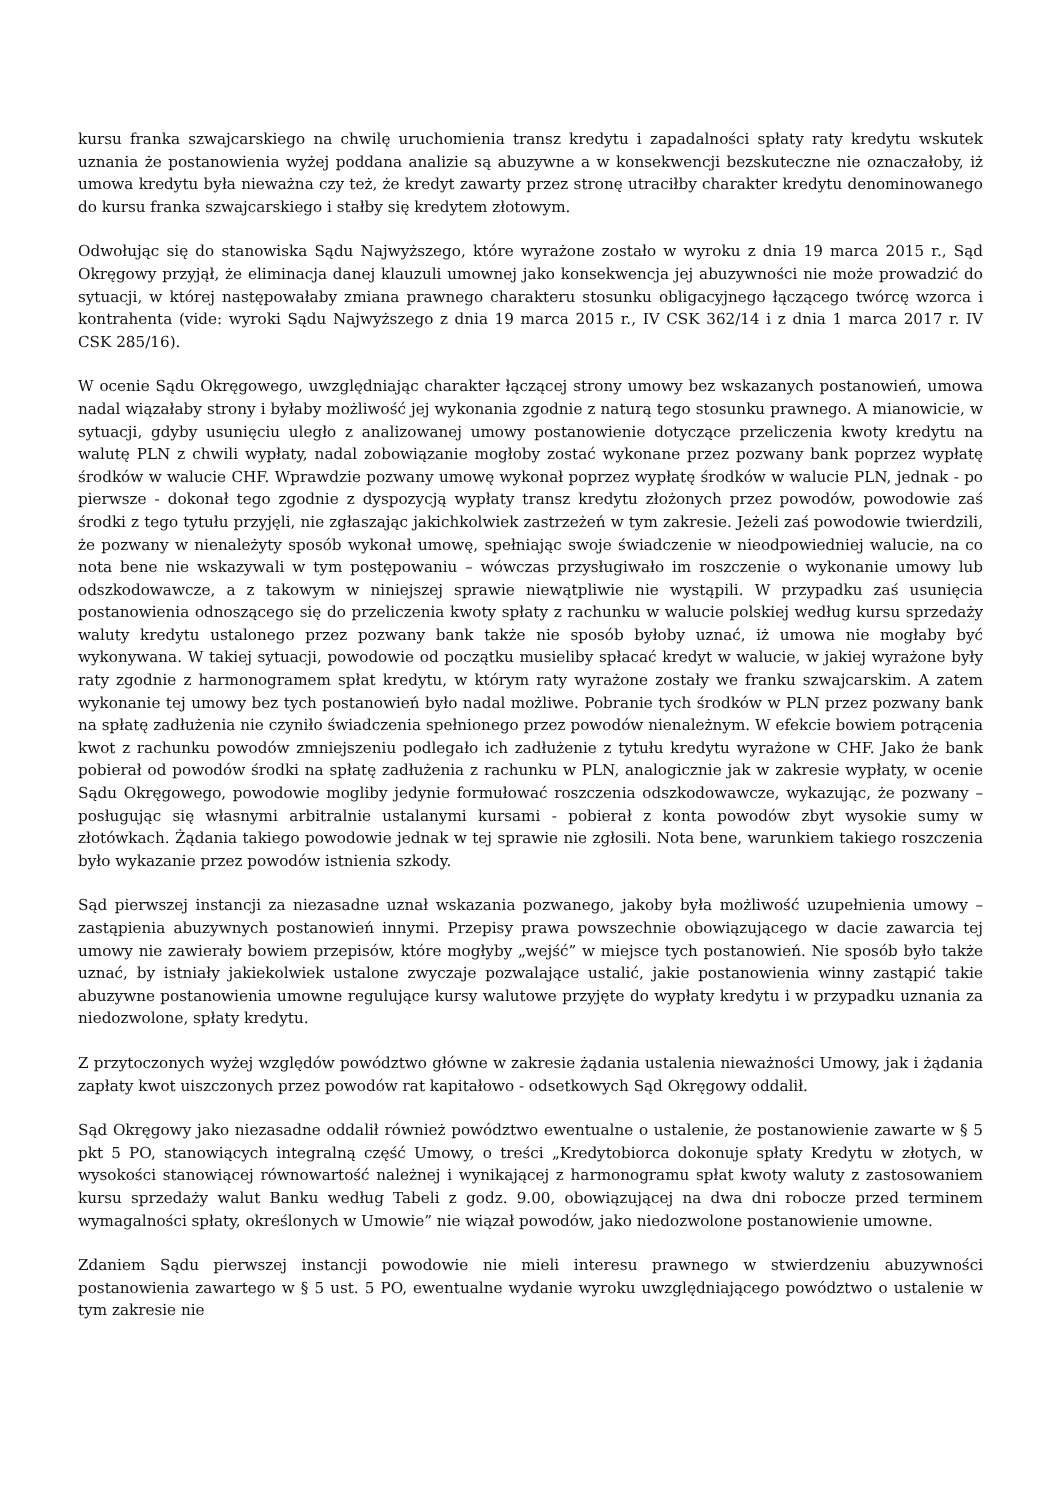kursu franka szwajcarskiego na chwilę uruchomienia transz kredytu i zapadalności spłaty raty kredytu wskutek uznania że postanowienia wyżej poddana analizie są abuzywne a w konsekwencji bezskuteczne nie oznaczałoby, iż umowa kredytu była nieważna czy też, że kredyt zawarty przez stronę utraciłby charakter kredytu denominowanego do kursu franka szwajcarskiego i stałby się kredytem złotowym.
Odwołując się do stanowiska Sądu Najwyższego, które wyrażone zostało w wyroku z dnia 19 marca 2015 r., Sąd Okręgowy przyjął, że eliminacja danej klauzuli umownej jako konsekwencja jej abuzywności nie może prowadzić do sytuacji, w której następowałaby zmiana prawnego charakteru stosunku obligacyjnego łączącego twórcę wzorca i kontrahenta (vide: wyroki Sądu Najwyższego z dnia 19 marca 2015 r., IV CSK 362/14 i z dnia 1 marca 2017 r. IV CSK 285/16).
W ocenie Sądu Okręgowego, uwzględniając charakter łączącej strony umowy bez wskazanych postanowień, umowa nadal wiązałaby strony i byłaby możliwość jej wykonania zgodnie z naturą tego stosunku prawnego. A mianowicie, w sytuacji, gdyby usunięciu uległo z analizowanej umowy postanowienie dotyczące przeliczenia kwoty kredytu na walutę PLN z chwili wypłaty, nadal zobowiązanie mogłoby zostać wykonane przez pozwany bank poprzez wypłatę środków w walucie CHF. Wprawdzie pozwany umowę wykonał poprzez wypłatę środków w walucie PLN, jednak - po pierwsze - dokonał tego zgodnie z dyspozycją wypłaty transz kredytu złożonych przez powodów, powodowie zaś środki z tego tytułu przyjęli, nie zgłaszając jakichkolwiek zastrzeżeń w tym zakresie. Jeżeli zaś powodowie twierdzili, że pozwany w nienależyty sposób wykonał umowę, spełniając swoje świadczenie w nieodpowiedniej walucie, na co nota bene nie wskazywali w tym postępowaniu – wówczas przysługiwało im roszczenie o wykonanie umowy lub odszkodowawcze, a z takowym w niniejszej sprawie niewątpliwie nie wystąpili. W przypadku zaś usunięcia postanowienia odnoszącego się do przeliczenia kwoty spłaty z rachunku w walucie polskiej według kursu sprzedaży waluty kredytu ustalonego przez pozwany bank także nie sposób byłoby uznać, iż umowa nie mogłaby być wykonywana. W takiej sytuacji, powodowie od początku musieliby spłacać kredyt w walucie, w jakiej wyrażone były raty zgodnie z harmonogramem spłat kredytu, w którym raty wyrażone zostały we franku szwajcarskim. A zatem wykonanie tej umowy bez tych postanowień było nadal możliwe. Pobranie tych środków w PLN przez pozwany bank na spłatę zadłużenia nie czyniło świadczenia spełnionego przez powodów nienależnym. W efekcie bowiem potrącenia kwot z rachunku powodów zmniejszeniu podlegało ich zadłużenie z tytułu kredytu wyrażone w CHF. Jako że bank pobierał od powodów środki na spłatę zadłużenia z rachunku w PLN, analogicznie jak w zakresie wypłaty, w ocenie Sądu Okręgowego, powodowie mogliby jedynie formułować roszczenia odszkodowawcze, wykazując, że pozwany – posługując się własnymi arbitralnie ustalanymi kursami - pobierał z konta powodów zbyt wysokie sumy w złotówkach. Żądania takiego powodowie jednak w tej sprawie nie zgłosili. Nota bene, warunkiem takiego roszczenia było wykazanie przez powodów istnienia szkody.
Sąd pierwszej instancji za niezasadne uznał wskazania pozwanego, jakoby była możliwość uzupełnienia umowy – zastąpienia abuzywnych postanowień innymi. Przepisy prawa powszechnie obowiązującego w dacie zawarcia tej umowy nie zawierały bowiem przepisów, które mogłyby „wejść” w miejsce tych postanowień. Nie sposób było także uznać, by istniały jakiekolwiek ustalone zwyczaje pozwalające ustalić, jakie postanowienia winny zastąpić takie abuzywne postanowienia umowne regulujące kursy walutowe przyjęte do wypłaty kredytu i w przypadku uznania za niedozwolone, spłaty kredytu.
Z przytoczonych wyżej względów powództwo główne w zakresie żądania ustalenia nieważności Umowy, jak i żądania zapłaty kwot uiszczonych przez powodów rat kapitałowo - odsetkowych Sąd Okręgowy oddalił.
Sąd Okręgowy jako niezasadne oddalił również powództwo ewentualne o ustalenie, że postanowienie zawarte w § 5 pkt 5 PO, stanowiących integralną część Umowy, o treści „Kredytobiorca dokonuje spłaty Kredytu w złotych, w wysokości stanowiącej równowartość należnej i wynikającej z harmonogramu spłat kwoty waluty z zastosowaniem kursu sprzedaży walut Banku według Tabeli z godz. 9.00, obowiązującej na dwa dni robocze przed terminem wymagalności spłaty, określonych w Umowie” nie wiązał powodów, jako niedozwolone postanowienie umowne.
Zdaniem Sądu pierwszej instancji powodowie nie mieli interesu prawnego w stwierdzeniu abuzywności postanowienia zawartego w § 5 ust. 5 PO, ewentualne wydanie wyroku uwzględniającego powództwo o ustalenie w tym zakresie nie